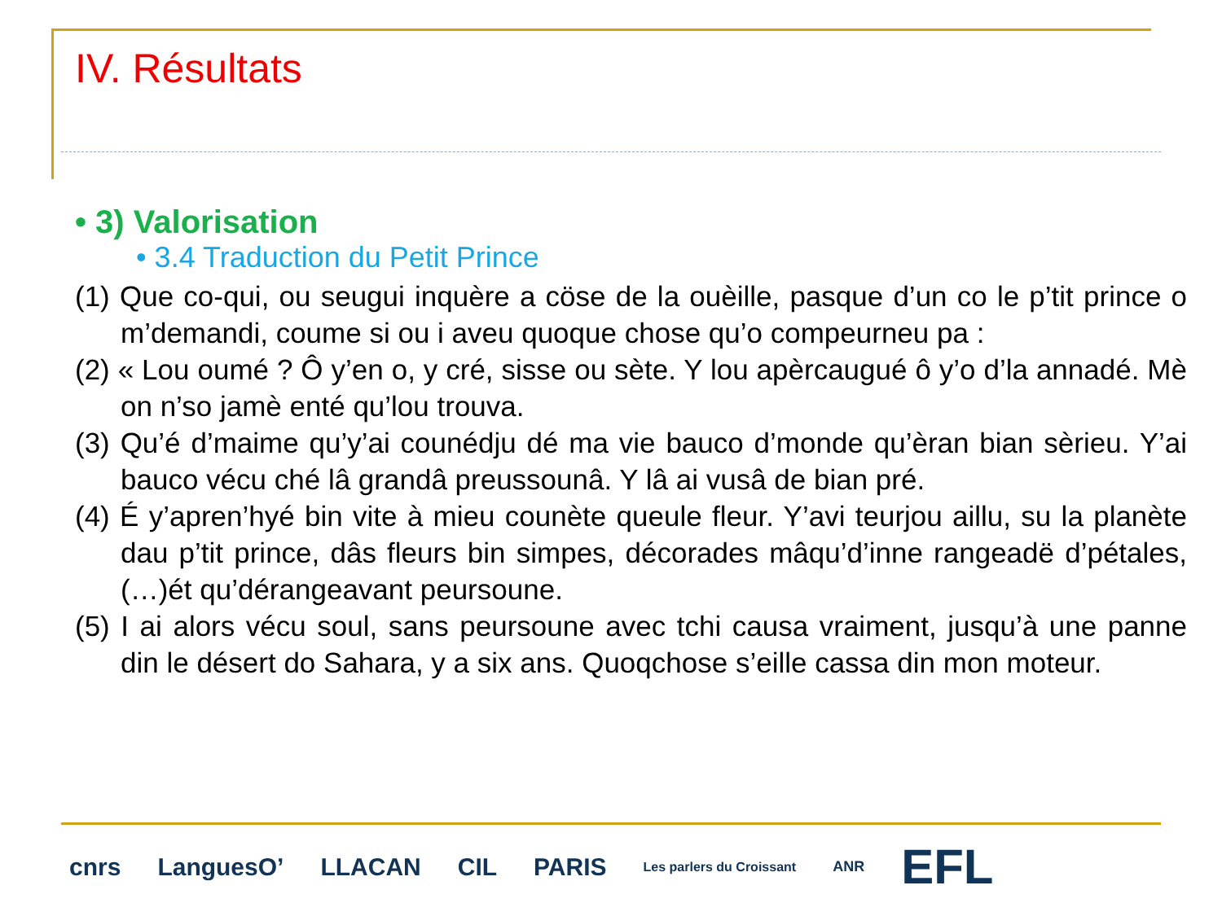IV. Résultats
• 3) Valorisation
• 3.4 Traduction du Petit Prince
(1) Que co-qui, ou seugui inquère a cöse de la ouèille, pasque d’un co le p’tit prince o m’demandi, coume si ou i aveu quoque chose qu’o compeurneu pa :
(2) « Lou oumé ? Ô y’en o, y cré, sisse ou sète. Y lou apèrcaugué ô y’o d’la annadé. Mè on n’so jamè enté qu’lou trouva.
(3) Qu’é d’maime qu’y’ai counédju dé ma vie bauco d’monde qu’èran bian sèrieu. Y’ai bauco vécu ché lâ grandâ preussounâ. Y lâ ai vusâ de bian pré.
(4) É y’apren’hyé bin vite à mieu counète queule fleur. Y’avi teurjou aillu, su la planète dau p’tit prince, dâs fleurs bin simpes, décorades mâqu’d’inne rangeadë d’pétales, (…)ét qu’dérangeavant peursoune.
(5) I ai alors vécu soul, sans peursoune avec tchi causa vraiment, jusqu’à une panne din le désert do Sahara, y a six ans. Quoqchose s’eille cassa din mon moteur.
cnrs LanguesO’ LLACAN CIL PARIS Les parlers du Croissant ANR EFL